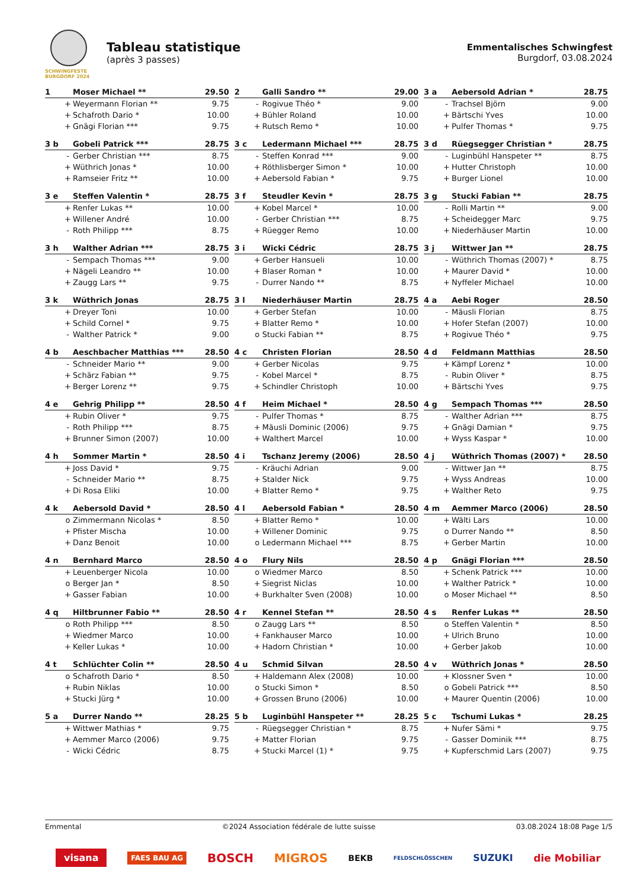SCHWINGFESTE BURGDORF 2024
Tableau statistique
(après 3 passes)
Emmentalisches Schwingfest
Burgdorf, 03.08.2024
| 1 | | Moser Michael ** | 29.50 |
| --- | --- | --- | --- |
| | + | Weyermann Florian ** | 9.75 |
| | + | Schafroth Dario * | 10.00 |
| | + | Gnägi Florian *** | 9.75 |
| 2 | | Galli Sandro ** | 29.00 |
| --- | --- | --- | --- |
| | - | Rogivue Théo * | 9.00 |
| | + | Bühler Roland | 10.00 |
| | + | Rutsch Remo * | 10.00 |
| 3 a | | Aebersold Adrian * | 28.75 |
| --- | --- | --- | --- |
| | - | Trachsel Björn | 9.00 |
| | + | Bärtschi Yves | 10.00 |
| | + | Pulfer Thomas * | 9.75 |
| 3 b | | Gobeli Patrick *** | 28.75 |
| --- | --- | --- | --- |
| | - | Gerber Christian *** | 8.75 |
| | + | Wüthrich Jonas * | 10.00 |
| | + | Ramseier Fritz ** | 10.00 |
| 3 c | | Ledermann Michael *** | 28.75 |
| --- | --- | --- | --- |
| | - | Steffen Konrad *** | 9.00 |
| | + | Röthlisberger Simon * | 10.00 |
| | + | Aebersold Fabian * | 9.75 |
| 3 d | | Rüegsegger Christian * | 28.75 |
| --- | --- | --- | --- |
| | - | Luginbühl Hanspeter ** | 8.75 |
| | + | Hutter Christoph | 10.00 |
| | + | Burger Lionel | 10.00 |
| 3 e | | Steffen Valentin * | 28.75 |
| --- | --- | --- | --- |
| | + | Renfer Lukas ** | 10.00 |
| | + | Willener André | 10.00 |
| | - | Roth Philipp *** | 8.75 |
| 3 f | | Steudler Kevin * | 28.75 |
| --- | --- | --- | --- |
| | + | Kobel Marcel * | 10.00 |
| | - | Gerber Christian *** | 8.75 |
| | + | Rüegger Remo | 10.00 |
| 3 g | | Stucki Fabian ** | 28.75 |
| --- | --- | --- | --- |
| | - | Rolli Martin ** | 9.00 |
| | + | Scheidegger Marc | 9.75 |
| | + | Niederhäuser Martin | 10.00 |
| 3 h | | Walther Adrian *** | 28.75 |
| --- | --- | --- | --- |
| | - | Sempach Thomas *** | 9.00 |
| | + | Nägeli Leandro ** | 10.00 |
| | + | Zaugg Lars ** | 9.75 |
| 3 i | | Wicki Cédric | 28.75 |
| --- | --- | --- | --- |
| | + | Gerber Hansueli | 10.00 |
| | + | Blaser Roman * | 10.00 |
| | - | Durrer Nando ** | 8.75 |
| 3 j | | Wittwer Jan ** | 28.75 |
| --- | --- | --- | --- |
| | - | Wüthrich Thomas (2007) * | 8.75 |
| | + | Maurer David * | 10.00 |
| | + | Nyffeler Michael | 10.00 |
| 3 k | | Wüthrich Jonas | 28.75 |
| --- | --- | --- | --- |
| | + | Dreyer Toni | 10.00 |
| | + | Schild Cornel * | 9.75 |
| | - | Walther Patrick * | 9.00 |
| 3 l | | Niederhäuser Martin | 28.75 |
| --- | --- | --- | --- |
| | + | Gerber Stefan | 10.00 |
| | + | Blatter Remo * | 10.00 |
| | o | Stucki Fabian ** | 8.75 |
| 4 a | | Aebi Roger | 28.50 |
| --- | --- | --- | --- |
| | - | Mäusli Florian | 8.75 |
| | + | Hofer Stefan (2007) | 10.00 |
| | + | Rogivue Théo * | 9.75 |
| 4 b | | Aeschbacher Matthias *** | 28.50 |
| --- | --- | --- | --- |
| | - | Schneider Mario ** | 9.00 |
| | + | Schärz Fabian ** | 9.75 |
| | + | Berger Lorenz ** | 9.75 |
| 4 c | | Christen Florian | 28.50 |
| --- | --- | --- | --- |
| | + | Gerber Nicolas | 9.75 |
| | - | Kobel Marcel * | 8.75 |
| | + | Schindler Christoph | 10.00 |
| 4 d | | Feldmann Matthias | 28.50 |
| --- | --- | --- | --- |
| | + | Kämpf Lorenz * | 10.00 |
| | - | Rubin Oliver * | 8.75 |
| | + | Bärtschi Yves | 9.75 |
| 4 e | | Gehrig Philipp ** | 28.50 |
| --- | --- | --- | --- |
| | + | Rubin Oliver * | 9.75 |
| | - | Roth Philipp *** | 8.75 |
| | + | Brunner Simon (2007) | 10.00 |
| 4 f | | Heim Michael * | 28.50 |
| --- | --- | --- | --- |
| | - | Pulfer Thomas * | 8.75 |
| | + | Mäusli Dominic (2006) | 9.75 |
| | + | Walthert Marcel | 10.00 |
| 4 g | | Sempach Thomas *** | 28.50 |
| --- | --- | --- | --- |
| | - | Walther Adrian *** | 8.75 |
| | + | Gnägi Damian * | 9.75 |
| | + | Wyss Kaspar * | 10.00 |
| 4 h | | Sommer Martin * | 28.50 |
| --- | --- | --- | --- |
| | + | Joss David * | 9.75 |
| | - | Schneider Mario ** | 8.75 |
| | + | Di Rosa Eliki | 10.00 |
| 4 i | | Tschanz Jeremy (2006) | 28.50 |
| --- | --- | --- | --- |
| | - | Kräuchi Adrian | 9.00 |
| | + | Stalder Nick | 9.75 |
| | + | Blatter Remo * | 9.75 |
| 4 j | | Wüthrich Thomas (2007) * | 28.50 |
| --- | --- | --- | --- |
| | - | Wittwer Jan ** | 8.75 |
| | + | Wyss Andreas | 10.00 |
| | + | Walther Reto | 9.75 |
| 4 k | | Aebersold David * | 28.50 |
| --- | --- | --- | --- |
| | o | Zimmermann Nicolas * | 8.50 |
| | + | Pfister Mischa | 10.00 |
| | + | Danz Benoit | 10.00 |
| 4 l | | Aebersold Fabian * | 28.50 |
| --- | --- | --- | --- |
| | + | Blatter Remo * | 10.00 |
| | + | Willener Dominic | 9.75 |
| | o | Ledermann Michael *** | 8.75 |
| 4 m | | Aemmer Marco (2006) | 28.50 |
| --- | --- | --- | --- |
| | + | Wälti Lars | 10.00 |
| | o | Durrer Nando ** | 8.50 |
| | + | Gerber Martin | 10.00 |
| 4 n | | Bernhard Marco | 28.50 |
| --- | --- | --- | --- |
| | + | Leuenberger Nicola | 10.00 |
| | o | Berger Jan * | 8.50 |
| | + | Gasser Fabian | 10.00 |
| 4 o | | Flury Nils | 28.50 |
| --- | --- | --- | --- |
| | o | Wiedmer Marco | 8.50 |
| | + | Siegrist Niclas | 10.00 |
| | + | Burkhalter Sven (2008) | 10.00 |
| 4 p | | Gnägi Florian *** | 28.50 |
| --- | --- | --- | --- |
| | + | Schenk Patrick *** | 10.00 |
| | + | Walther Patrick * | 10.00 |
| | o | Moser Michael ** | 8.50 |
| 4 q | | Hiltbrunner Fabio ** | 28.50 |
| --- | --- | --- | --- |
| | o | Roth Philipp *** | 8.50 |
| | + | Wiedmer Marco | 10.00 |
| | + | Keller Lukas * | 10.00 |
| 4 r | | Kennel Stefan ** | 28.50 |
| --- | --- | --- | --- |
| | o | Zaugg Lars ** | 8.50 |
| | + | Fankhauser Marco | 10.00 |
| | + | Hadorn Christian * | 10.00 |
| 4 s | | Renfer Lukas ** | 28.50 |
| --- | --- | --- | --- |
| | o | Steffen Valentin * | 8.50 |
| | + | Ulrich Bruno | 10.00 |
| | + | Gerber Jakob | 10.00 |
| 4 t | | Schlüchter Colin ** | 28.50 |
| --- | --- | --- | --- |
| | o | Schafroth Dario * | 8.50 |
| | + | Rubin Niklas | 10.00 |
| | + | Stucki Jürg * | 10.00 |
| 4 u | | Schmid Silvan | 28.50 |
| --- | --- | --- | --- |
| | + | Haldemann Alex (2008) | 10.00 |
| | o | Stucki Simon * | 8.50 |
| | + | Grossen Bruno (2006) | 10.00 |
| 4 v | | Wüthrich Jonas * | 28.50 |
| --- | --- | --- | --- |
| | + | Klossner Sven * | 10.00 |
| | o | Gobeli Patrick *** | 8.50 |
| | + | Maurer Quentin (2006) | 10.00 |
| 5 a | | Durrer Nando ** | 28.25 |
| --- | --- | --- | --- |
| | + | Wittwer Mathias * | 9.75 |
| | + | Aemmer Marco (2006) | 9.75 |
| | - | Wicki Cédric | 8.75 |
| 5 b | | Luginbühl Hanspeter ** | 28.25 |
| --- | --- | --- | --- |
| | - | Rüegsegger Christian * | 8.75 |
| | + | Matter Florian | 9.75 |
| | + | Stucki Marcel (1) * | 9.75 |
| 5 c | | Tschumi Lukas * | 28.25 |
| --- | --- | --- | --- |
| | + | Nufer Sämi * | 9.75 |
| | - | Gasser Dominik *** | 8.75 |
| | + | Kupferschmid Lars (2007) | 9.75 |
Emmental ©2024 Association fédérale de lutte suisse 03.08.2024 18:08 Page 1/5
visana FAES BAU AG BOSCH MIGROS BEKB FELDSCHLÖSSCHEN SUZUKI die Mobiliar